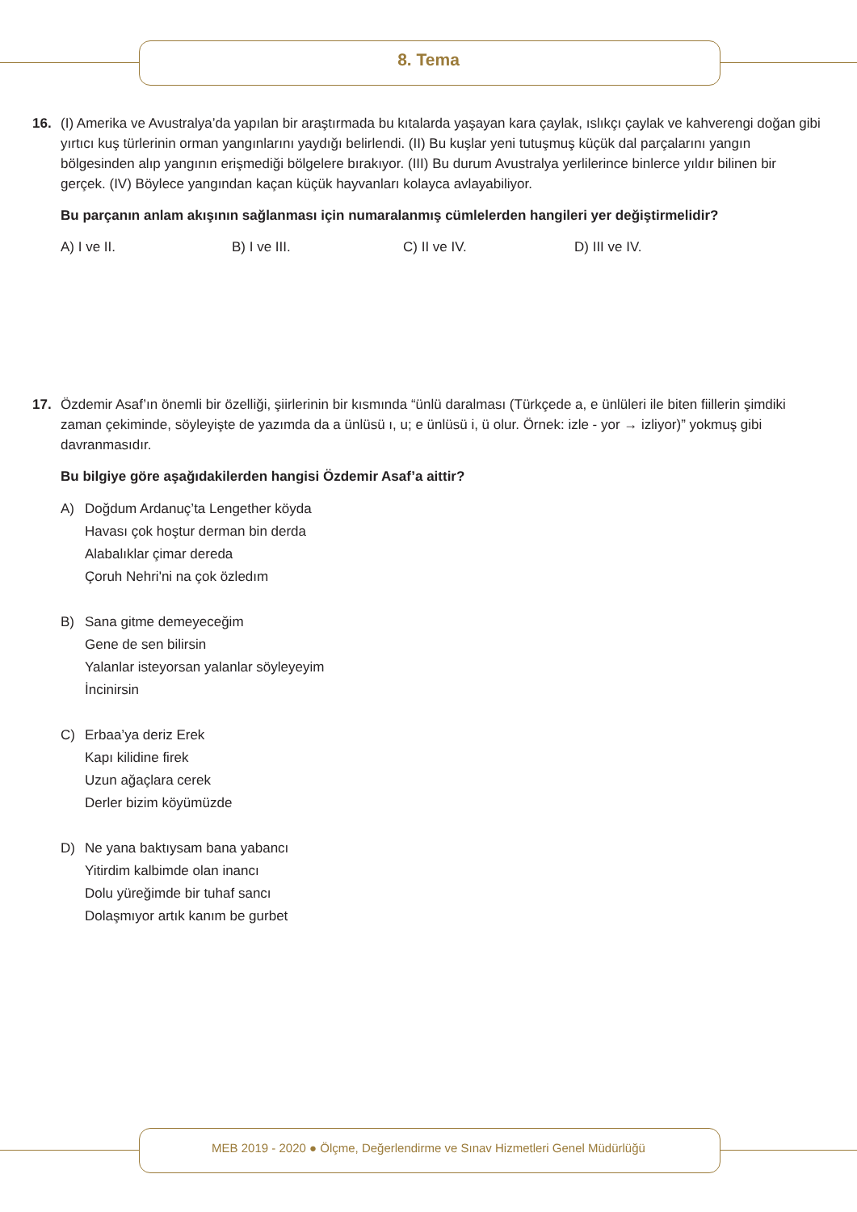8. Tema
16. (I) Amerika ve Avustralya’da yapılan bir araştırmada bu kıtalarda yaşayan kara çaylak, ıslıkçı çaylak ve kahverengi doğan gibi yırtıcı kuş türlerinin orman yangınlarını yaydığı belirlendi. (II) Bu kuşlar yeni tutuşmuş küçük dal parçalarını yangın bölgesinden alıp yangının erişmediği bölgelere bırakıyor. (III) Bu durum Avustralya yerlilerince binlerce yıldır bilinen bir gerçek. (IV) Böylece yangından kaçan küçük hayvanları kolayca avlayabiliyor.
Bu parçanın anlam akışının sağlanması için numaralanmış cümlelerden hangileri yer değiştirmelidir?
A) I ve II. B) I ve III. C) II ve IV. D) III ve IV.
17. Özdemir Asaf’ın önemli bir özelliği, şiirlerinin bir kısmında “ünlü daralması (Türkçede a, e ünlüleri ile biten fiillerin şimdiki zaman çekiminde, söyleyişte de yazımda da a ünlüsü ı, u; e ünlüsü i, ü olur. Örnek: izle - yor → izliyor)” yokmuş gibi davranmasıdır.
Bu bilgiye göre aşağıdakilerden hangisi Özdemir Asaf’a aittir?
A) Doğdum Ardanuç’ta Lengether köyda
Havası çok hoştur derman bin derda
Alabalıklar çimar dereda
Çoruh Nehri'ni na çok özledım
B) Sana gitme demeyeceğim
Gene de sen bilirsin
Yalanlar isteyorsan yalanlar söyleyeyim
İncinirsin
C) Erbaa’ya deriz Erek
Kapı kilidine firek
Uzun ağaçlara cerek
Derler bizim köyümüzde
D) Ne yana baktıysam bana yabancı
Yitirdim kalbimde olan inancı
Dolu yüreğimde bir tuhaf sancı
Dolaşmıyor artık kanım be gurbet
MEB 2019 - 2020 ● Ölçme, Değerlendirme ve Sınav Hizmetleri Genel Müdürlüğü